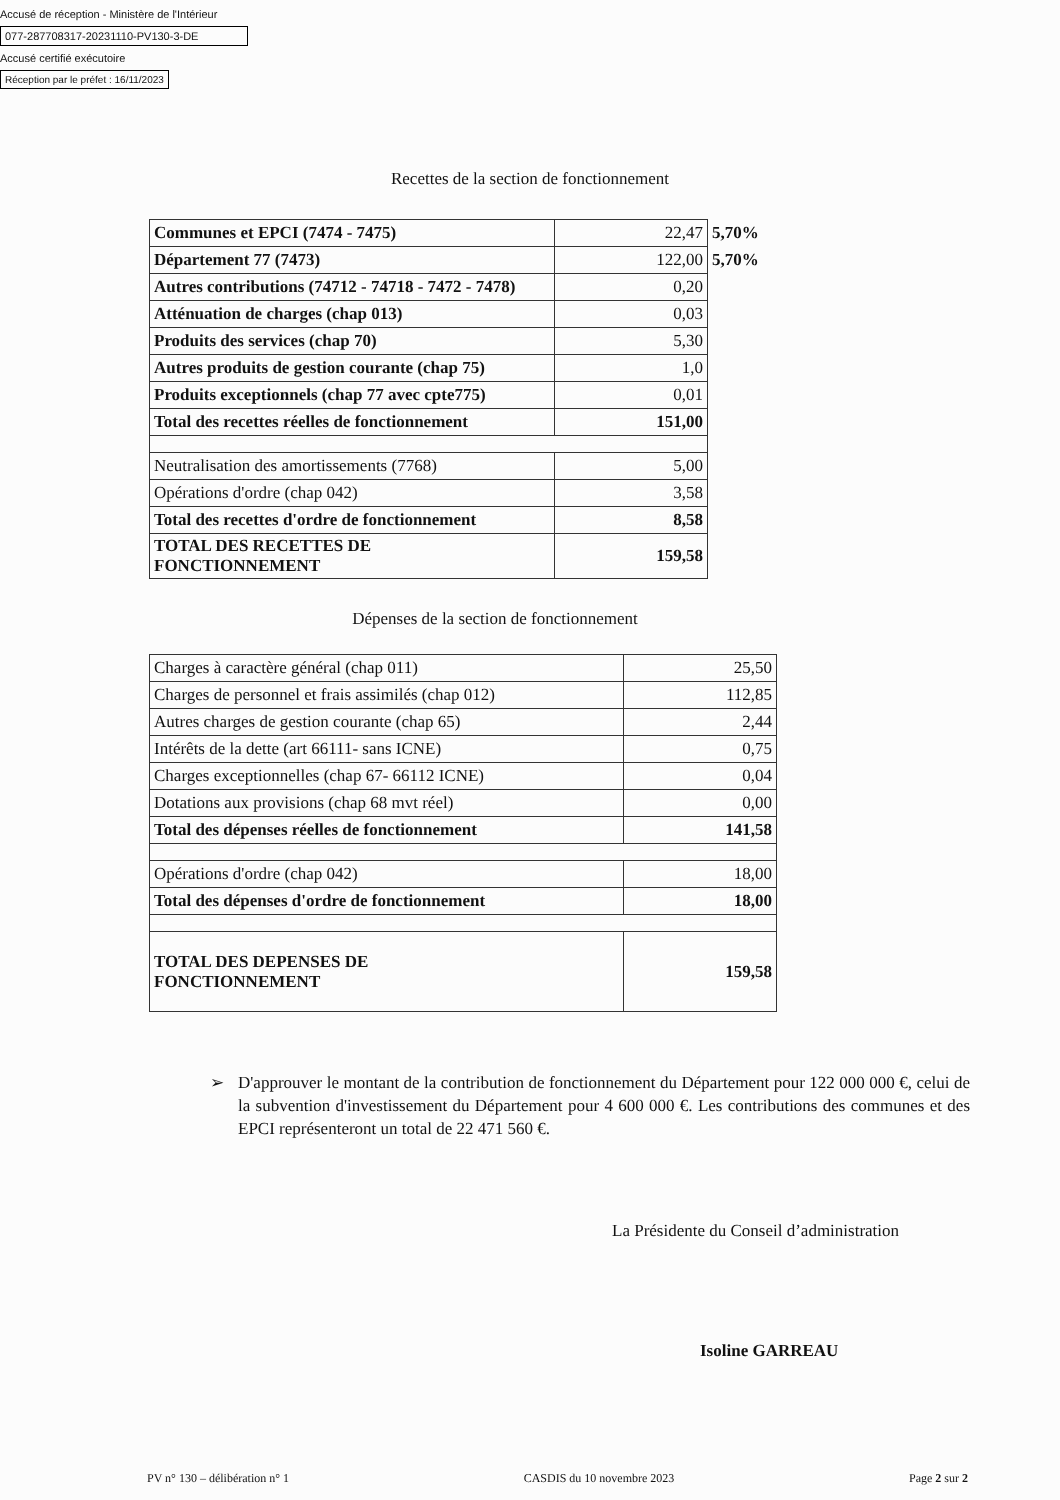Accusé de réception - Ministère de l'Intérieur
077-287708317-20231110-PV130-3-DE
Accusé certifié exécutoire
Réception par le préfet : 16/11/2023
Recettes de la section de fonctionnement
| Communes et EPCI (7474 - 7475) | 22,47 | 5,70% |
| Département 77 (7473) | 122,00 | 5,70% |
| Autres contributions (74712 - 74718 - 7472 - 7478) | 0,20 | |
| Atténuation de charges (chap 013) | 0,03 | |
| Produits des services (chap 70) | 5,30 | |
| Autres produits de gestion courante (chap 75) | 1,0 | |
| Produits exceptionnels (chap 77 avec cpte775) | 0,01 | |
| Total des recettes réelles de fonctionnement | 151,00 | |
| Neutralisation des amortissements (7768) | 5,00 | |
| Opérations d'ordre (chap 042) | 3,58 | |
| Total des recettes d'ordre de fonctionnement | 8,58 | |
| TOTAL DES RECETTES DE FONCTIONNEMENT | 159,58 | |
Dépenses de la section de fonctionnement
| Charges à caractère général (chap 011) | 25,50 |
| Charges de personnel et frais assimilés (chap 012) | 112,85 |
| Autres charges de gestion courante (chap 65) | 2,44 |
| Intérêts de la dette (art 66111- sans ICNE) | 0,75 |
| Charges exceptionnelles (chap 67- 66112 ICNE) | 0,04 |
| Dotations aux provisions (chap 68 mvt réel) | 0,00 |
| Total des dépenses réelles de fonctionnement | 141,58 |
| Opérations d'ordre (chap 042) | 18,00 |
| Total des dépenses d'ordre de fonctionnement | 18,00 |
| TOTAL DES DEPENSES DE FONCTIONNEMENT | 159,58 |
➢ D'approuver le montant de la contribution de fonctionnement du Département pour 122 000 000 €, celui de la subvention d'investissement du Département pour 4 600 000 €. Les contributions des communes et des EPCI représenteront un total de 22 471 560 €.
La Présidente du Conseil d’administration
Isoline GARREAU
PV n° 130 – délibération n° 1 CASDIS du 10 novembre 2023 Page 2 sur 2